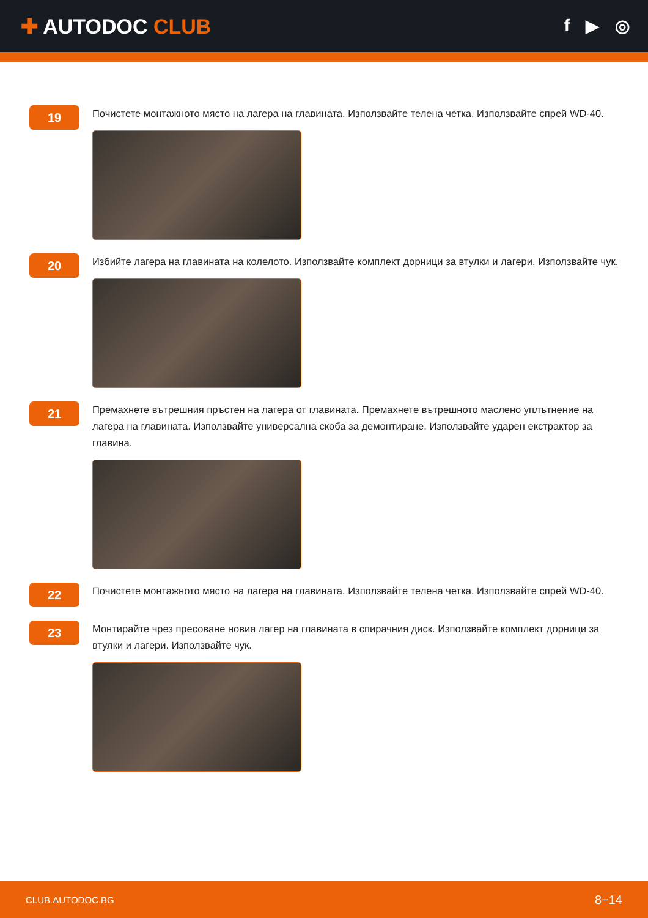✚ AUTODOC CLUB
f ▶ ◎
19
Почистете монтажното място на лагера на главината. Използвайте телена четка. Използвайте спрей WD-40.
20
Избийте лагера на главината на колелото. Използвайте комплект дорници за втулки и лагери. Използвайте чук.
21
Премахнете вътрешния пръстен на лагера от главината. Премахнете вътрешното маслено уплътнение на лагера на главината. Използвайте универсална скоба за демонтиране. Използвайте ударен екстрактор за главина.
22
Почистете монтажното място на лагера на главината. Използвайте телена четка. Използвайте спрей WD-40.
23
Монтирайте чрез пресоване новия лагер на главината в спирачния диск. Използвайте комплект дорници за втулки и лагери. Използвайте чук.
CLUB.AUTODOC.BG 8−14